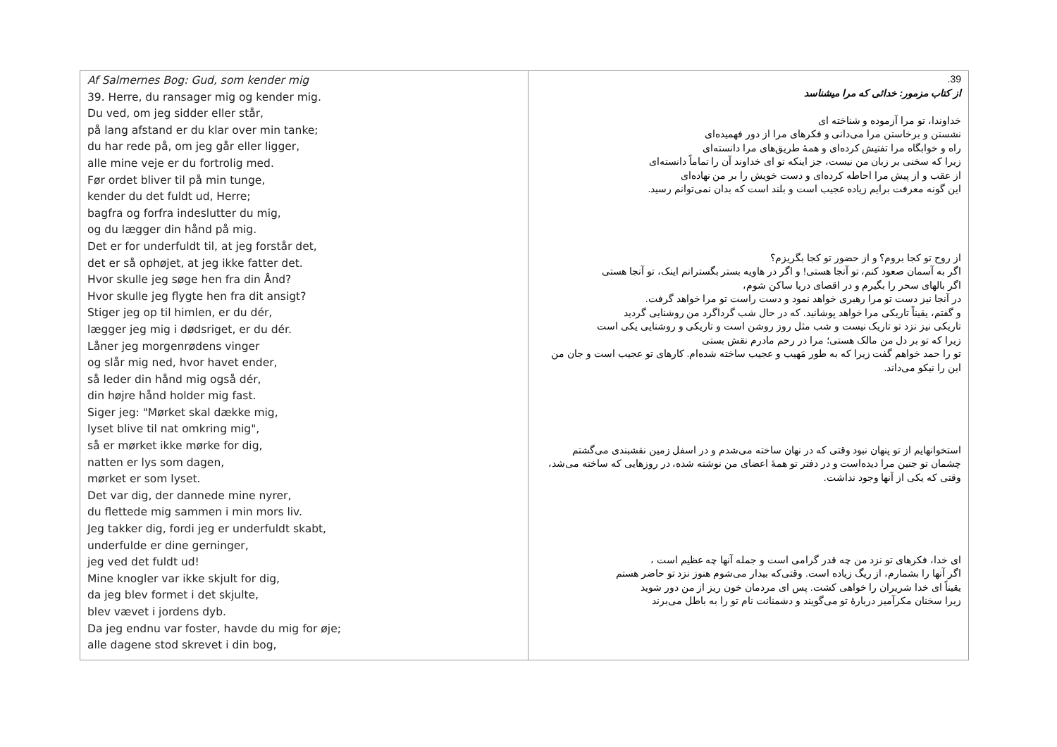| Af Salmernes Bog: Gud, som kender mig 39. Herre, du ransager mig og kender mig. Du ved, om jeg sidder eller står, på lang afstand er du klar over min tanke; du har rede på, om jeg går eller ligger, alle mine veje er du fortrolig med. Før ordet bliver til på min tunge, kender du det fuldt ud, Herre; bagfra og forfra indeslutter du mig, og du lægger din hånd på mig. Det er for underfuldt til, at jeg forstår det, det er så ophøjet, at jeg ikke fatter det. Hvor skulle jeg søge hen fra din Ånd? Hvor skulle jeg flygte hen fra dit ansigt? Stiger jeg op til himlen, er du dér, lægger jeg mig i dødsriget, er du dér. Låner jeg morgenrødens vinger og slår mig ned, hvor havet ender, så leder din hånd mig også dér, din højre hånd holder mig fast. Siger jeg: "Mørket skal dække mig, lyset blive til nat omkring mig", så er mørket ikke mørke for dig, natten er lys som dagen, mørket er som lyset. Det var dig, der dannede mine nyrer, du flettede mig sammen i min mors liv. Jeg takker dig, fordi jeg er underfuldt skabt, underfulde er dine gerninger, jeg ved det fuldt ud! Mine knogler var ikke skjult for dig, da jeg blev formet i det skjulte, blev vævet i jordens dyb. Da jeg endnu var foster, havde du mig for øje; alle dagene stod skrevet i din bog, | 39. از کتاب مزمور: خدائی که مرا میشناسد خداوندا، تو مرا آزموده و شناخته ای نشستن و برخاستن مرا می‌دانی و فکرهای مرا از دور فهمیده‌ای راه و خوابگاه مرا تفتیش کرده‌ای و همهٔ طریق‌های مرا دانسته‌ای زیرا که سخنی بر زبان من نیست، جز اینکه تو ای خداوند آن را تماماً دانسته‌ای از عقب و از پیش مرا احاطه کرده‌ای و دست خویش را بر من نهاده‌ای این گونه معرفت برایم زیاده عجیب است و بلند است که بدان نمی‌توانم رسید. از روح تو کجا بروم؟ و از حضور تو کجا بگریزم؟ اگر به آسمان صعود کنم، تو آنجا هستی! و اگر در هاویه بستر بگسترانم اینک، تو آنجا هستی اگر بالهای سحر را بگیرم و در اقصای دریا ساکن شوم، در آنجا نیز دست تو مرا رهبری خواهد نمود و دست راست تو مرا خواهد گرفت. و گفتم، یقیناً تاریکی مرا خواهد پوشانید. که در حال شب گرداگرد من روشنایی گردید تاریکی نیز نزد تو تاریک نیست و شب مثل روز روشن است و تاریکی و روشنایی یکی است زیرا که تو بر دل من مالک هستی؛ مرا در رحم مادرم نقش بستی تو را حمد خواهم گفت زیرا که به طور مَهیب و عجیب ساخته شده‌ام. کارهای تو عجیب است و جان من این را نیکو می‌داند. استخوانهایم از تو پنهان نبود وقتی که در نهان ساخته می‌شدم و در اسفل زمین نقشبندی می‌گشتم چشمان تو جنین مرا دیده‌است و در دفتر تو همهٔ اعضای من نوشته شده، در روزهایی که ساخته می‌شد، وقتی که یکی از آنها وجود نداشت. ای خدا، فکرهای تو نزد من چه قدر گرامی است و جمله آنها چه عظیم است ، اگر آنها را بشمارم، از ریگ زیاده است. وقتی‌که بیدار می‌شوم هنوز نزد تو حاضر هستم یقیناً ای خدا شریران را خواهی کشت. پس ای مردمان خون ریز از من دور شوید زیرا سخنان مکرآمیز دربارهٔ تو می‌گویند و دشمنانت نام تو را به باطل می‌برند |